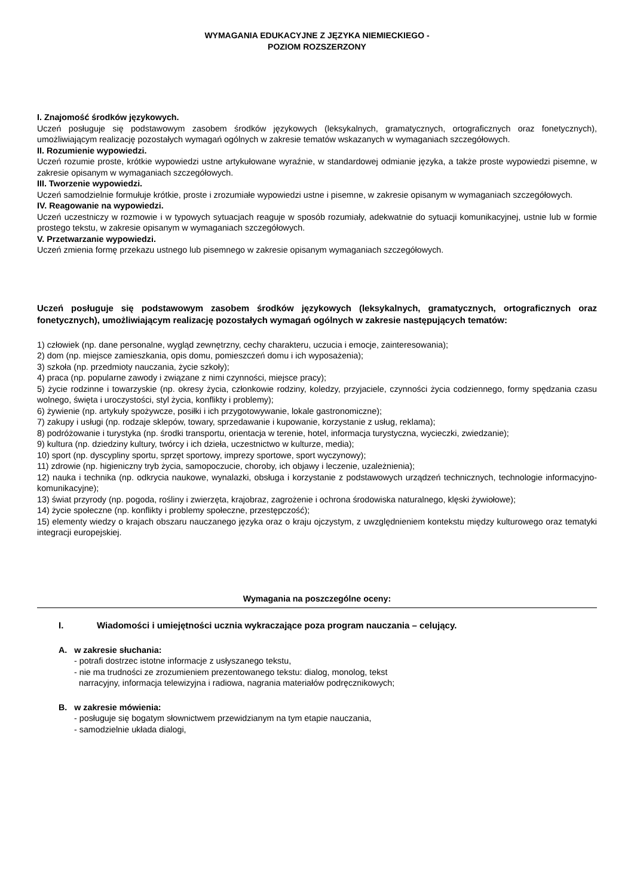WYMAGANIA EDUKACYJNE Z JĘZYKA NIEMIECKIEGO -
POZIOM ROZSZERZONY
I. Znajomość środków językowych.
Uczeń posługuje się podstawowym zasobem środków językowych (leksykalnych, gramatycznych, ortograficznych oraz fonetycznych), umożliwiającym realizację pozostałych wymagań ogólnych w zakresie tematów wskazanych w wymaganiach szczegółowych.
II. Rozumienie wypowiedzi.
Uczeń rozumie proste, krótkie wypowiedzi ustne artykułowane wyraźnie, w standardowej odmianie języka, a także proste wypowiedzi pisemne, w zakresie opisanym w wymaganiach szczegółowych.
III. Tworzenie wypowiedzi.
Uczeń samodzielnie formułuje krótkie, proste i zrozumiałe wypowiedzi ustne i pisemne, w zakresie opisanym w wymaganiach szczegółowych.
IV. Reagowanie na wypowiedzi.
Uczeń uczestniczy w rozmowie i w typowych sytuacjach reaguje w sposób rozumiały, adekwatnie do sytuacji komunikacyjnej, ustnie lub w formie prostego tekstu, w zakresie opisanym w wymaganiach szczegółowych.
V. Przetwarzanie wypowiedzi.
Uczeń zmienia formę przekazu ustnego lub pisemnego w zakresie opisanym wymaganiach szczegółowych.
Uczeń posługuje się podstawowym zasobem środków językowych (leksykalnych, gramatycznych, ortograficznych oraz fonetycznych), umożliwiającym realizację pozostałych wymagań ogólnych w zakresie następujących tematów:
1) człowiek (np. dane personalne, wygląd zewnętrzny, cechy charakteru, uczucia i emocje, zainteresowania);
2) dom (np. miejsce zamieszkania, opis domu, pomieszczeń domu i ich wyposażenia);
3) szkoła (np. przedmioty nauczania, życie szkoły);
4) praca (np. popularne zawody i związane z nimi czynności, miejsce pracy);
5) życie rodzinne i towarzyskie (np. okresy życia, członkowie rodziny, koledzy, przyjaciele, czynności życia codziennego, formy spędzania czasu wolnego, święta i uroczystości, styl życia, konflikty i problemy);
6) żywienie (np. artykuły spożywcze, posiłki i ich przygotowywanie, lokale gastronomiczne);
7) zakupy i usługi (np. rodzaje sklepów, towary, sprzedawanie i kupowanie, korzystanie z usług, reklama);
8) podróżowanie i turystyka (np. środki transportu, orientacja w terenie, hotel, informacja turystyczna, wycieczki, zwiedzanie);
9) kultura (np. dziedziny kultury, twórcy i ich dzieła, uczestnictwo w kulturze, media);
10) sport (np. dyscypliny sportu, sprzęt sportowy, imprezy sportowe, sport wyczynowy);
11) zdrowie (np. higieniczny tryb życia, samopoczucie, choroby, ich objawy i leczenie, uzależnienia);
12) nauka i technika (np. odkrycia naukowe, wynalazki, obsługa i korzystanie z podstawowych urządzeń technicznych, technologie informacyjno-komunikacyjne);
13) świat przyrody (np. pogoda, rośliny i zwierzęta, krajobraz, zagrożenie i ochrona środowiska naturalnego, klęski żywiołowe);
14) życie społeczne (np. konflikty i problemy społeczne, przestępczość);
15) elementy wiedzy o krajach obszaru nauczanego języka oraz o kraju ojczystym, z uwzględnieniem kontekstu między kulturowego oraz tematyki integracji europejskiej.
Wymagania na poszczególne oceny:
I. Wiadomości i umiejętności ucznia wykraczające poza program nauczania – celujący.
A. w zakresie słuchania:
- potrafi dostrzec istotne informacje z usłyszanego tekstu,
- nie ma trudności ze zrozumieniem prezentowanego tekstu: dialog, monolog, tekst
narracyjny, informacja telewizyjna i radiowa, nagrania materiałów podręcznikowych;
B. w zakresie mówienia:
- posługuje się bogatym słownictwem przewidzianym na tym etapie nauczania,
- samodzielnie układa dialogi,